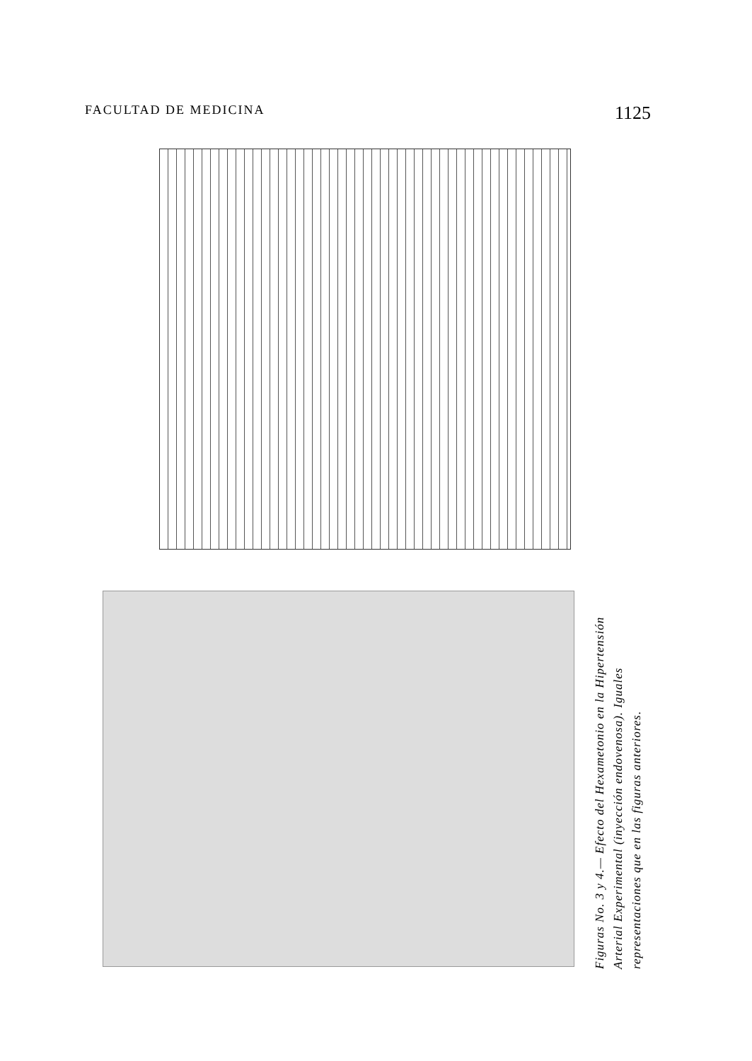FACULTAD DE MEDICINA 1125
Figuras No. 3 y 4.— Efecto del Hexametonio en la Hipertensión Arterial Experimental (inyección endovenosa). Iguales representaciones que en las figuras anteriores.